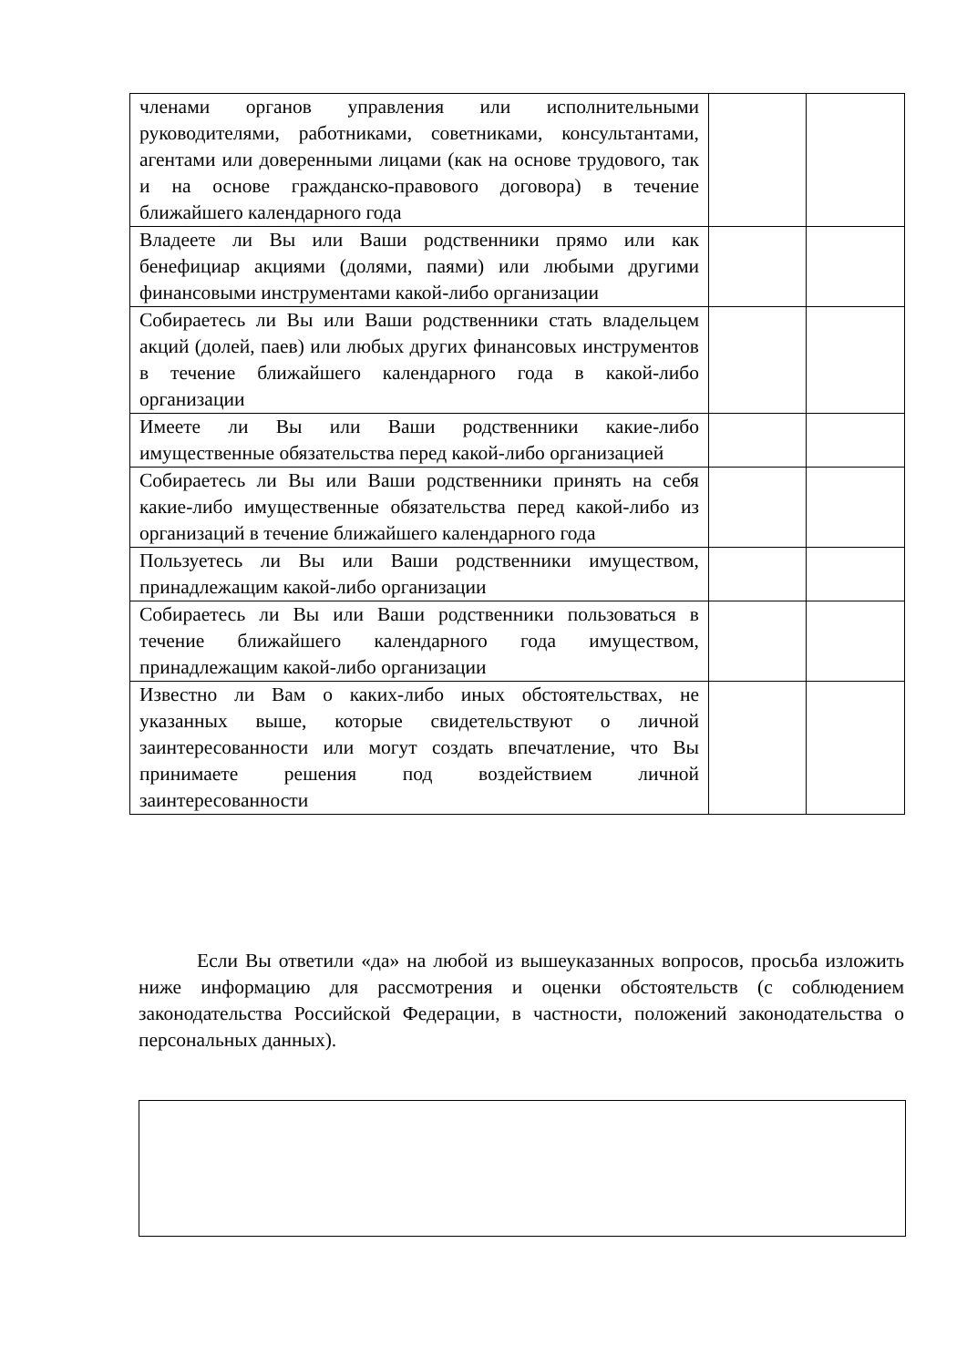| членами органов управления или исполнительными руководителями, работниками, советниками, консультантами, агентами или доверенными лицами (как на основе трудового, так и на основе гражданско-правового договора) в течение ближайшего календарного года | | |
| Владеете ли Вы или Ваши родственники прямо или как бенефициар акциями (долями, паями) или любыми другими финансовыми инструментами какой-либо организации | | |
| Собираетесь ли Вы или Ваши родственники стать владельцем акций (долей, паев) или любых других финансовых инструментов в течение ближайшего календарного года в какой-либо организации | | |
| Имеете ли Вы или Ваши родственники какие-либо имущественные обязательства перед какой-либо организацией | | |
| Собираетесь ли Вы или Ваши родственники принять на себя какие-либо имущественные обязательства перед какой-либо из организаций в течение ближайшего календарного года | | |
| Пользуетесь ли Вы или Ваши родственники имуществом, принадлежащим какой-либо организации | | |
| Собираетесь ли Вы или Ваши родственники пользоваться в течение ближайшего календарного года имуществом, принадлежащим какой-либо организации | | |
| Известно ли Вам о каких-либо иных обстоятельствах, не указанных выше, которые свидетельствуют о личной заинтересованности или могут создать впечатление, что Вы принимаете решения под воздействием личной заинтересованности | | |
Если Вы ответили «да» на любой из вышеуказанных вопросов, просьба изложить ниже информацию для рассмотрения и оценки обстоятельств (с соблюдением законодательства Российской Федерации, в частности, положений законодательства о персональных данных).